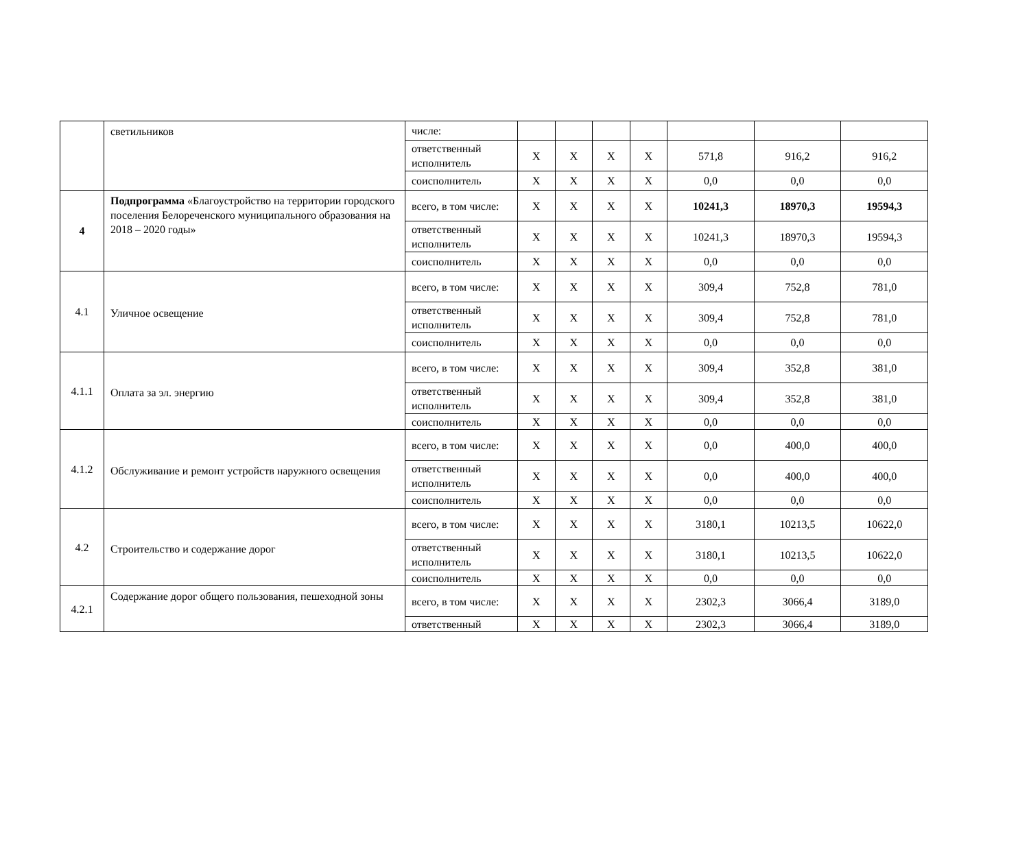| | светильников | числе: | | | | | | | |
| | | ответственный исполнитель | X | X | X | X | 571,8 | 916,2 | 916,2 |
| | | соисполнитель | X | X | X | X | 0,0 | 0,0 | 0,0 |
| 4 | Подпрограмма «Благоустройство на территории городского поселения Белореченского муниципального образования на 2018 – 2020 годы» | всего, в том числе: | X | X | X | X | 10241,3 | 18970,3 | 19594,3 |
| | | ответственный исполнитель | X | X | X | X | 10241,3 | 18970,3 | 19594,3 |
| | | соисполнитель | X | X | X | X | 0,0 | 0,0 | 0,0 |
| 4.1 | Уличное освещение | всего, в том числе: | X | X | X | X | 309,4 | 752,8 | 781,0 |
| | | ответственный исполнитель | X | X | X | X | 309,4 | 752,8 | 781,0 |
| | | соисполнитель | X | X | X | X | 0,0 | 0,0 | 0,0 |
| 4.1.1 | Оплата за эл. энергию | всего, в том числе: | X | X | X | X | 309,4 | 352,8 | 381,0 |
| | | ответственный исполнитель | X | X | X | X | 309,4 | 352,8 | 381,0 |
| | | соисполнитель | X | X | X | X | 0,0 | 0,0 | 0,0 |
| 4.1.2 | Обслуживание и ремонт устройств наружного освещения | всего, в том числе: | X | X | X | X | 0,0 | 400,0 | 400,0 |
| | | ответственный исполнитель | X | X | X | X | 0,0 | 400,0 | 400,0 |
| | | соисполнитель | X | X | X | X | 0,0 | 0,0 | 0,0 |
| 4.2 | Строительство и содержание дорог | всего, в том числе: | X | X | X | X | 3180,1 | 10213,5 | 10622,0 |
| | | ответственный исполнитель | X | X | X | X | 3180,1 | 10213,5 | 10622,0 |
| | | соисполнитель | X | X | X | X | 0,0 | 0,0 | 0,0 |
| 4.2.1 | Содержание дорог общего пользования, пешеходной зоны | всего, в том числе: | X | X | X | X | 2302,3 | 3066,4 | 3189,0 |
| | | ответственный | X | X | X | X | 2302,3 | 3066,4 | 3189,0 |